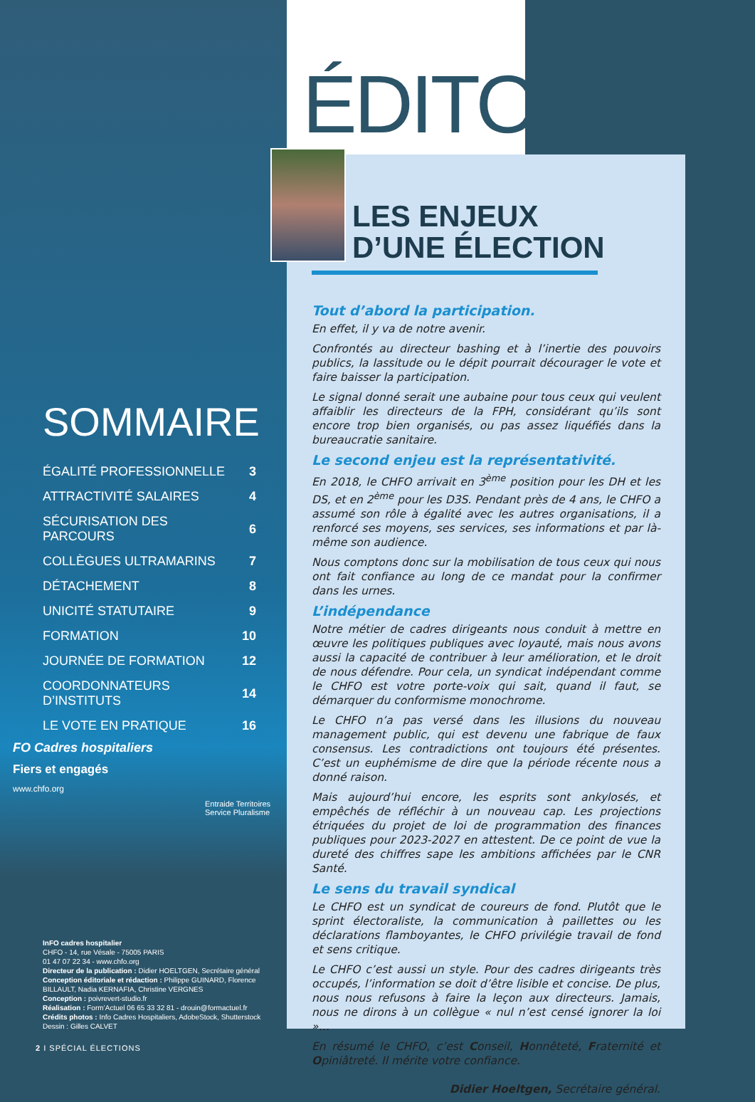ÉDITO
LES ENJEUX
D’UNE ÉLECTION
Tout d’abord la participation.
En effet, il y va de notre avenir.
Confrontés au directeur bashing et à l’inertie des pouvoirs publics, la lassitude ou le dépit pourrait décourager le vote et faire baisser la participation.
Le signal donné serait une aubaine pour tous ceux qui veulent affaiblir les directeurs de la FPH, considérant qu’ils sont encore trop bien organisés, ou pas assez liquéfiés dans la bureaucratie sanitaire.
Le second enjeu est la représentativité.
En 2018, le CHFO arrivait en 3<sup>ème</sup> position pour les DH et les DS, et en 2<sup>ème</sup> pour les D3S. Pendant près de 4 ans, le CHFO a assumé son rôle à égalité avec les autres organisations, il a renforcé ses moyens, ses services, ses informations et par là-même son audience.
Nous comptons donc sur la mobilisation de tous ceux qui nous ont fait confiance au long de ce mandat pour la confirmer dans les urnes.
L’indépendance
Notre métier de cadres dirigeants nous conduit à mettre en œuvre les politiques publiques avec loyauté, mais nous avons aussi la capacité de contribuer à leur amélioration, et le droit de nous défendre. Pour cela, un syndicat indépendant comme le CHFO est votre porte-voix qui sait, quand il faut, se démarquer du conformisme monochrome.
Le CHFO n’a pas versé dans les illusions du nouveau management public, qui est devenu une fabrique de faux consensus. Les contradictions ont toujours été présentes. C’est un euphémisme de dire que la période récente nous a donné raison.
Mais aujourd’hui encore, les esprits sont ankylosés, et empêchés de réfléchir à un nouveau cap. Les projections étriquées du projet de loi de programmation des finances publiques pour 2023-2027 en attestent. De ce point de vue la dureté des chiffres sape les ambitions affichées par le CNR Santé.
Le sens du travail syndical
Le CHFO est un syndicat de coureurs de fond. Plutôt que le sprint électoraliste, la communication à paillettes ou les déclarations flamboyantes, le CHFO privilégie travail de fond et sens critique.
Le CHFO c’est aussi un style. Pour des cadres dirigeants très occupés, l’information se doit d’être lisible et concise. De plus, nous nous refusons à faire la leçon aux directeurs. Jamais, nous ne dirons à un collègue « nul n’est censé ignorer la loi »…
En résumé le CHFO, c’est Conseil, Honnêteté, Fraternité et Opiniâtreté. Il mérite votre confiance.
Didier Hoeltgen, Secrétaire général.
SOMMAIRE
| ÉGALITÉ PROFESSIONNELLE | 3 |
| ATTRACTIVITÉ SALAIRES | 4 |
| SÉCURISATION DES PARCOURS | 6 |
| COLLÈGUES ULTRAMARINS | 7 |
| DÉTACHEMENT | 8 |
| UNICITÉ STATUTAIRE | 9 |
| FORMATION | 10 |
| JOURNÉE DE FORMATION | 12 |
| COORDONNATEURS D’INSTITUTS | 14 |
| LE VOTE EN PRATIQUE | 16 |
FO Cadres hospitaliers
Fiers et engagés
www.chfo.org
Entraide Territoires Service Pluralisme
InFO cadres hospitalier
CHFO - 14, rue Vésale - 75005 PARIS
01 47 07 22 34 - www.chfo.org
Directeur de la publication : Didier HOELTGEN, Secrétaire général
Conception éditoriale et rédaction : Philippe GUINARD, Florence BILLAULT, Nadia KERNAFIA, Christine VERGNES
Conception : poivrevert-studio.fr
Réalisation : Form’Actuel 06 65 33 32 81 - drouin@formactuel.fr
Crédits photos : Info Cadres Hospitaliers, AdobeStock, Shutterstock
Dessin : Gilles CALVET
2 I SPÉCIAL ÉLECTIONS